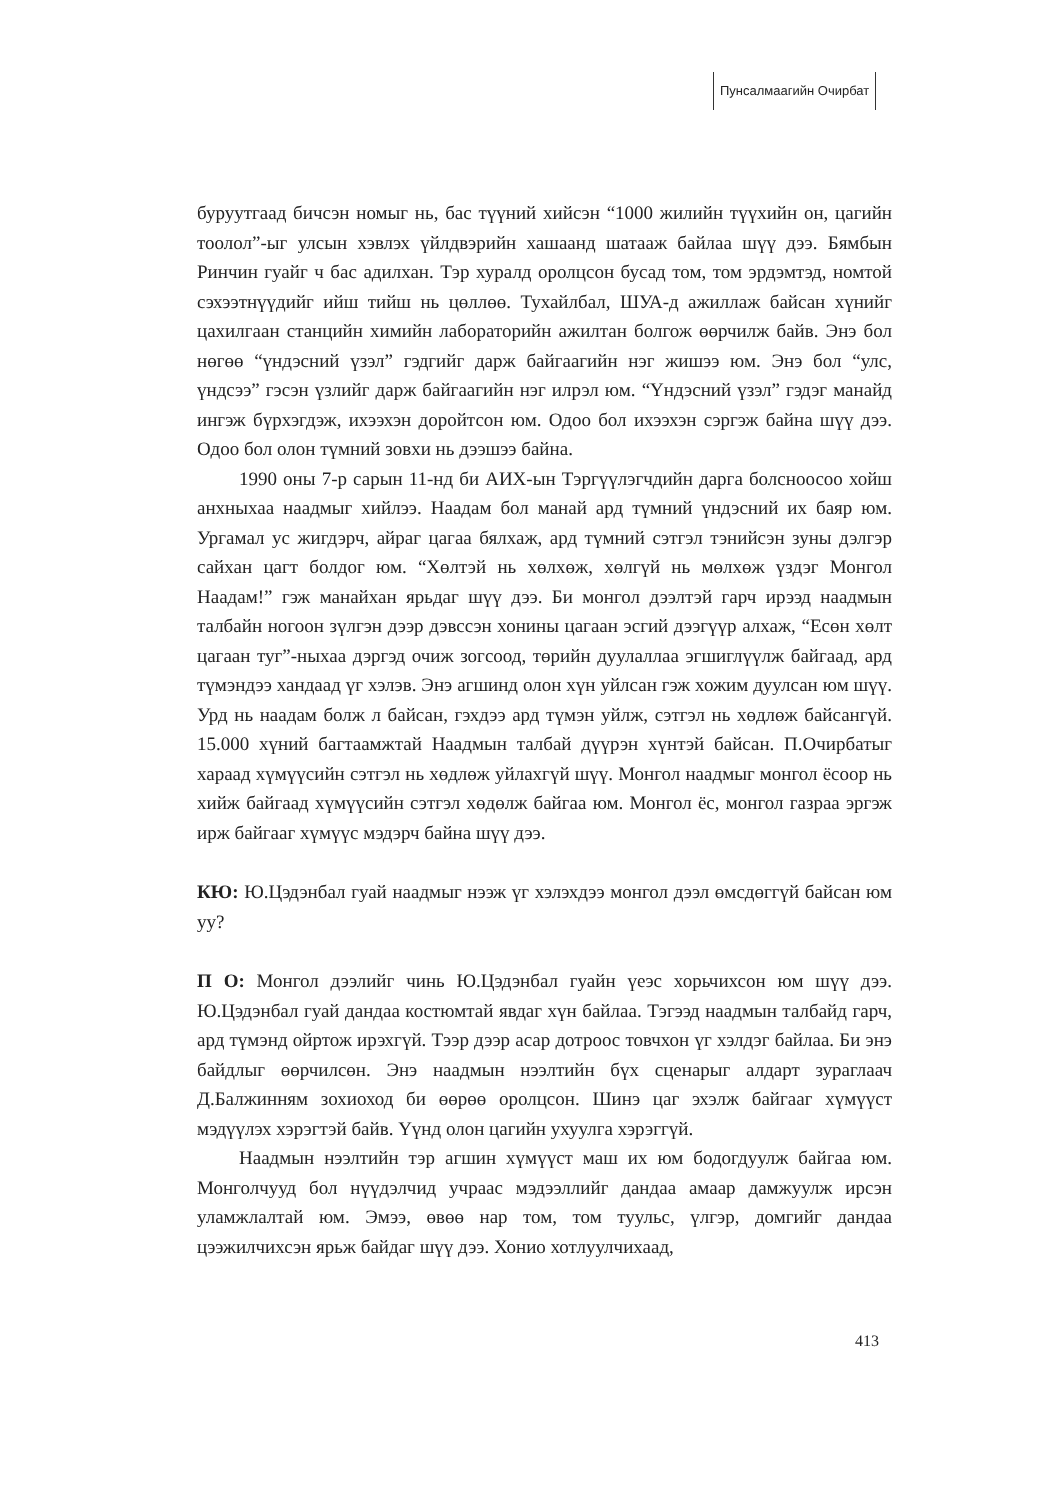Пунсалмаагийн Очирбат
буруутгаад бичсэн номыг нь, бас түүний хийсэн “1000 жилийн түүхийн он, цагийн тоолол”-ыг улсын хэвлэх үйлдвэрийн хашаанд шатааж байлаа шүү дээ. Бямбын Ринчин гуайг ч бас адилхан. Тэр хуралд оролцсон бусад том, том эрдэмтэд, номтой сэхээтнүүдийг ийш тийш нь цөллөө. Тухайлбал, ШУА-д ажиллаж байсан хүнийг цахилгаан станцийн химийн лабораторийн ажилтан болгож өөрчилж байв. Энэ бол нөгөө “үндэсний үзэл” гэдгийг дарж байгаагийн нэг жишээ юм. Энэ бол “улс, үндсээ” гэсэн үзлийг дарж байгаагийн нэг илрэл юм. “Үндэсний үзэл” гэдэг манайд ингэж бүрхэгдэж, ихээхэн доройтсон юм. Одоо бол ихээхэн сэргэж байна шүү дээ. Одоо бол олон түмний зовхи нь дээшээ байна.
1990 оны 7-р сарын 11-нд би АИХ-ын Тэргүүлэгчдийн дарга болсноосоо хойш анхныхаа наадмыг хийлээ. Наадам бол манай ард түмний үндэсний их баяр юм. Ургамал ус жигдэрч, айраг цагаа бялхаж, ард түмний сэтгэл тэнийсэн зуны дэлгэр сайхан цагт болдог юм. “Хөлтэй нь хөлхөж, хөлгүй нь мөлхөж үздэг Монгол Наадам!” гэж манайхан ярьдаг шүү дээ. Би монгол дээлтэй гарч ирээд наадмын талбайн ногоон зүлгэн дээр дэвссэн хонины цагаан эсгий дээгүүр алхаж, “Есөн хөлт цагаан туг”-ныхаа дэргэд очиж зогсоод, төрийн дуулаллаа эгшиглүүлж байгаад, ард түмэндээ хандаад үг хэлэв. Энэ агшинд олон хүн уйлсан гэж хожим дуулсан юм шүү. Урд нь наадам болж л байсан, гэхдээ ард түмэн уйлж, сэтгэл нь хөдлөж байсангүй. 15.000 хүний багтаамжтай Наадмын талбай дүүрэн хүнтэй байсан. П.Очирбатыг хараад хүмүүсийн сэтгэл нь хөдлөж уйлахгүй шүү. Монгол наадмыг монгол ёсоор нь хийж байгаад хүмүүсийн сэтгэл хөдөлж байгаа юм. Монгол ёс, монгол газраа эргэж ирж байгааг хүмүүс мэдэрч байна шүү дээ.
КЮ: Ю.Цэдэнбал гуай наадмыг нээж үг хэлэхдээ монгол дээл өмсдөггүй байсан юм уу?
П О: Монгол дээлийг чинь Ю.Цэдэнбал гуайн үеэс хорьчихсон юм шүү дээ. Ю.Цэдэнбал гуай дандаа костюмтай явдаг хүн байлаа. Тэгээд наадмын талбайд гарч, ард түмэнд ойртож ирэхгүй. Тээр дээр асар дотроос товчхон үг хэлдэг байлаа. Би энэ байдлыг өөрчилсөн. Энэ наадмын нээлтийн бүх сценарыг алдарт зураглаач Д.Балжинням зохиоход би өөрөө оролцсон. Шинэ цаг эхэлж байгааг хүмүүст мэдүүлэх хэрэгтэй байв. Үүнд олон цагийн ухуулга хэрэггүй.
Наадмын нээлтийн тэр агшин хүмүүст маш их юм бодогдуулж байгаа юм. Монголчууд бол нүүдэлчид учраас мэдээллийг дандаа амаар дамжуулж ирсэн уламжлалтай юм. Эмээ, өвөө нар том, том туульс, үлгэр, домгийг дандаа цээжилчихсэн ярьж байдаг шүү дээ. Хонио хотлуулчихаад,
413